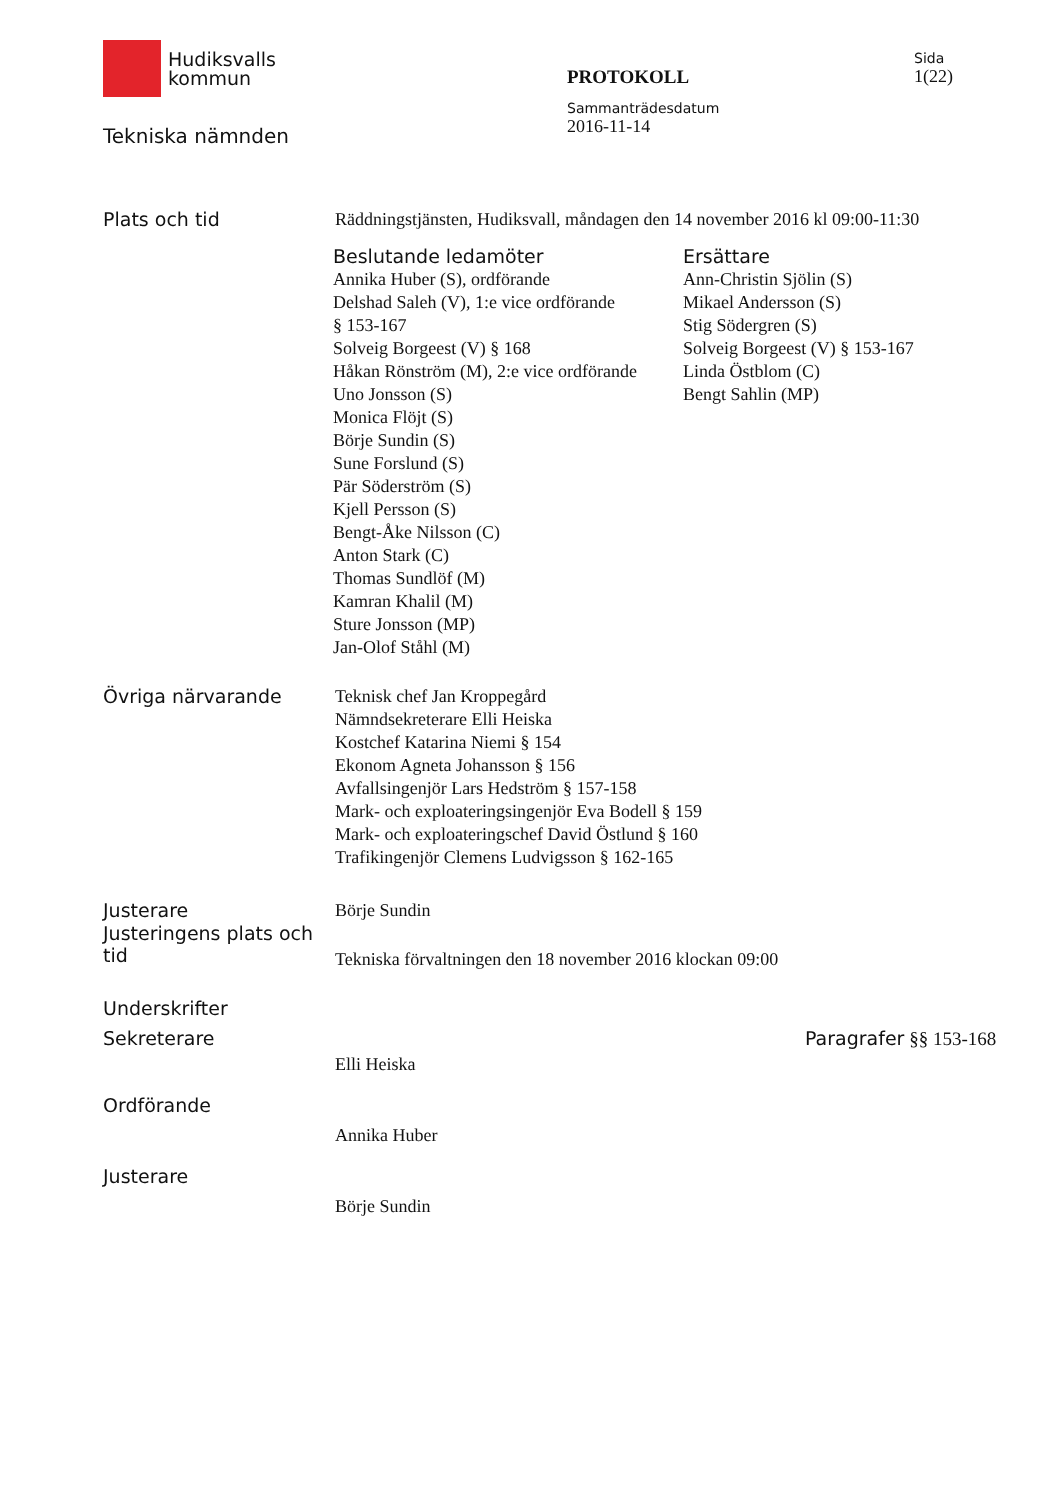Hudiksvalls
kommun
Tekniska nämnden
PROTOKOLL
Sammanträdesdatum
2016-11-14
Sida
1(22)
Plats och tid
Räddningstjänsten, Hudiksvall, måndagen den 14 november 2016 kl 09:00-11:30
Beslutande ledamöter
Annika Huber (S), ordförande
Delshad Saleh (V), 1:e vice ordförande
§ 153-167
Solveig Borgeest (V) § 168
Håkan Rönström (M), 2:e vice ordförande
Uno Jonsson (S)
Monica Flöjt (S)
Börje Sundin (S)
Sune Forslund (S)
Pär Söderström (S)
Kjell Persson (S)
Bengt-Åke Nilsson (C)
Anton Stark (C)
Thomas Sundlöf (M)
Kamran Khalil (M)
Sture Jonsson (MP)
Jan-Olof Ståhl (M)
Ersättare
Ann-Christin Sjölin (S)
Mikael Andersson (S)
Stig Södergren (S)
Solveig Borgeest (V) § 153-167
Linda Östblom (C)
Bengt Sahlin (MP)
Övriga närvarande
Teknisk chef Jan Kroppegård
Nämndsekreterare Elli Heiska
Kostchef Katarina Niemi § 154
Ekonom Agneta Johansson § 156
Avfallsingenjör Lars Hedström § 157-158
Mark- och exploateringsingenjör Eva Bodell § 159
Mark- och exploateringschef David Östlund § 160
Trafikingenjör Clemens Ludvigsson § 162-165
Justerare
Börje Sundin
Justeringens plats och tid
Tekniska förvaltningen den 18 november 2016 klockan 09:00
Underskrifter
Sekreterare
Elli Heiska
Paragrafer §§ 153-168
Ordförande
Annika Huber
Justerare
Börje Sundin